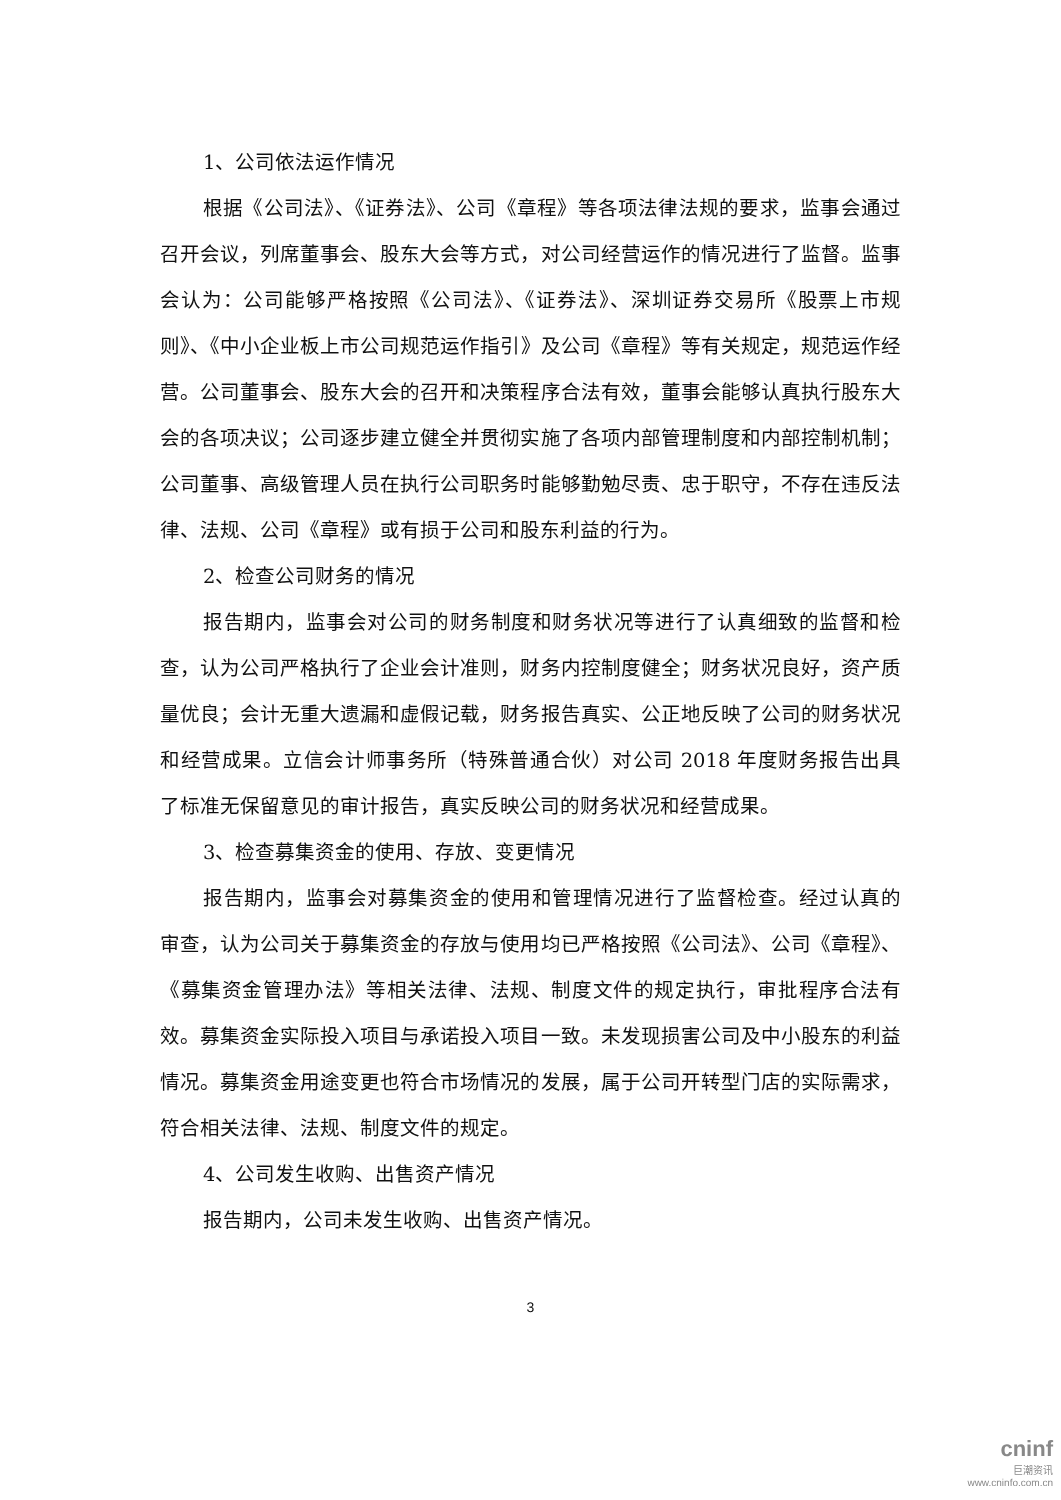1、公司依法运作情况
根据《公司法》、《证券法》、公司《章程》等各项法律法规的要求，监事会通过召开会议，列席董事会、股东大会等方式，对公司经营运作的情况进行了监督。监事会认为：公司能够严格按照《公司法》、《证券法》、深圳证券交易所《股票上市规则》、《中小企业板上市公司规范运作指引》及公司《章程》等有关规定，规范运作经营。公司董事会、股东大会的召开和决策程序合法有效，董事会能够认真执行股东大会的各项决议；公司逐步建立健全并贯彻实施了各项内部管理制度和内部控制机制；公司董事、高级管理人员在执行公司职务时能够勤勉尽责、忠于职守，不存在违反法律、法规、公司《章程》或有损于公司和股东利益的行为。
2、检查公司财务的情况
报告期内，监事会对公司的财务制度和财务状况等进行了认真细致的监督和检查，认为公司严格执行了企业会计准则，财务内控制度健全；财务状况良好，资产质量优良；会计无重大遗漏和虚假记载，财务报告真实、公正地反映了公司的财务状况和经营成果。立信会计师事务所（特殊普通合伙）对公司 2018 年度财务报告出具了标准无保留意见的审计报告，真实反映公司的财务状况和经营成果。
3、检查募集资金的使用、存放、变更情况
报告期内，监事会对募集资金的使用和管理情况进行了监督检查。经过认真的审查，认为公司关于募集资金的存放与使用均已严格按照《公司法》、公司《章程》、《募集资金管理办法》等相关法律、法规、制度文件的规定执行，审批程序合法有效。募集资金实际投入项目与承诺投入项目一致。未发现损害公司及中小股东的利益情况。募集资金用途变更也符合市场情况的发展，属于公司开转型门店的实际需求，符合相关法律、法规、制度文件的规定。
4、公司发生收购、出售资产情况
报告期内，公司未发生收购、出售资产情况。
3
cninf
巨潮资讯
www.cninfo.com.cn